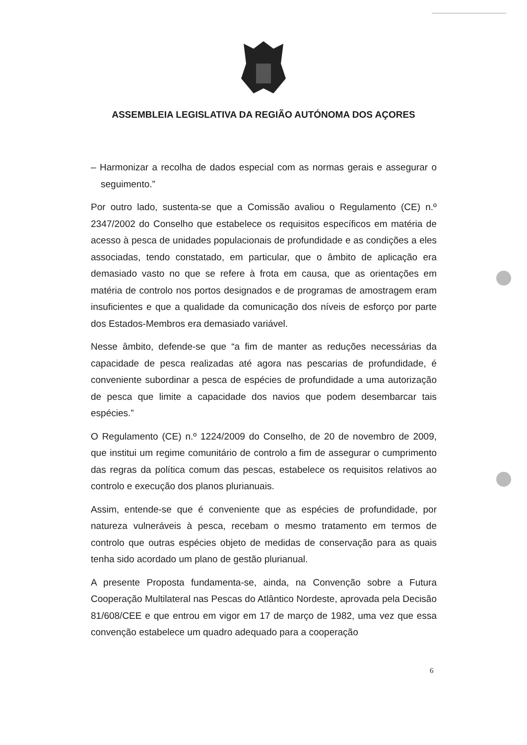ASSEMBLEIA LEGISLATIVA DA REGIÃO AUTÓNOMA DOS AÇORES
– Harmonizar a recolha de dados especial com as normas gerais e assegurar o seguimento.”
Por outro lado, sustenta-se que a Comissão avaliou o Regulamento (CE) n.º 2347/2002 do Conselho que estabelece os requisitos específicos em matéria de acesso à pesca de unidades populacionais de profundidade e as condições a eles associadas, tendo constatado, em particular, que o âmbito de aplicação era demasiado vasto no que se refere à frota em causa, que as orientações em matéria de controlo nos portos designados e de programas de amostragem eram insuficientes e que a qualidade da comunicação dos níveis de esforço por parte dos Estados-Membros era demasiado variável.
Nesse âmbito, defende-se que “a fim de manter as reduções necessárias da capacidade de pesca realizadas até agora nas pescarias de profundidade, é conveniente subordinar a pesca de espécies de profundidade a uma autorização de pesca que limite a capacidade dos navios que podem desembarcar tais espécies.”
O Regulamento (CE) n.º 1224/2009 do Conselho, de 20 de novembro de 2009, que institui um regime comunitário de controlo a fim de assegurar o cumprimento das regras da política comum das pescas, estabelece os requisitos relativos ao controlo e execução dos planos plurianuais.
Assim, entende-se que é conveniente que as espécies de profundidade, por natureza vulneráveis à pesca, recebam o mesmo tratamento em termos de controlo que outras espécies objeto de medidas de conservação para as quais tenha sido acordado um plano de gestão plurianual.
A presente Proposta fundamenta-se, ainda, na Convenção sobre a Futura Cooperação Multilateral nas Pescas do Atlântico Nordeste, aprovada pela Decisão 81/608/CEE e que entrou em vigor em 17 de março de 1982, uma vez que essa convenção estabelece um quadro adequado para a cooperação
6